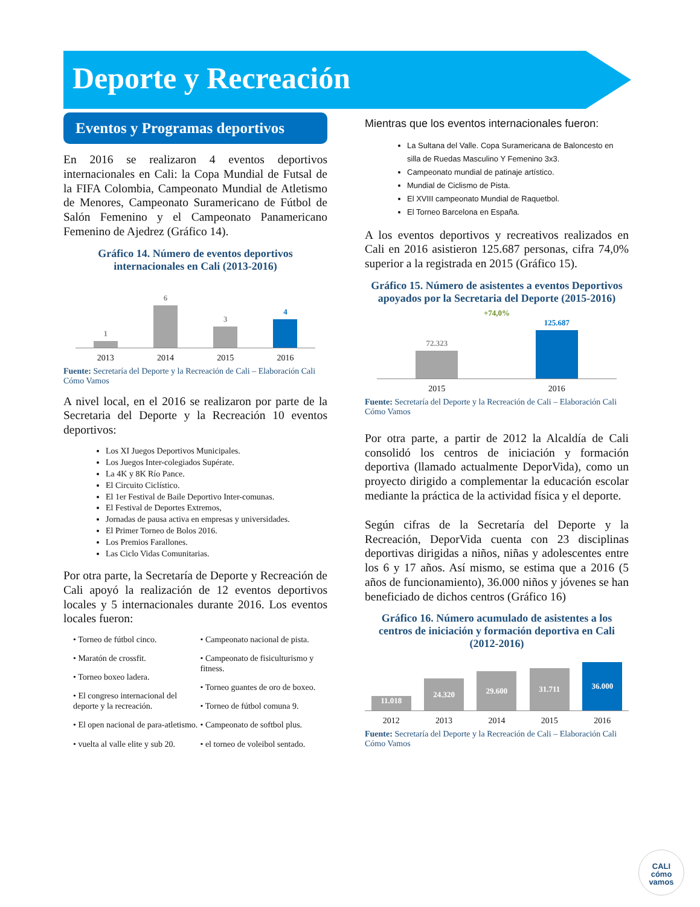Deporte y Recreación
Eventos y Programas deportivos
En 2016 se realizaron 4 eventos deportivos internacionales en Cali: la Copa Mundial de Futsal de la FIFA Colombia, Campeonato Mundial de Atletismo de Menores, Campeonato Suramericano de Fútbol de Salón Femenino y el Campeonato Panamericano Femenino de Ajedrez (Gráfico 14).
Gráfico 14. Número de eventos deportivos internacionales en Cali (2013-2016)
1
6
3
4
2013 2014 2015 2016
Fuente: Secretaría del Deporte y la Recreación de Cali – Elaboración Cali Cómo Vamos
A nivel local, en el 2016 se realizaron por parte de la Secretaria del Deporte y la Recreación 10 eventos deportivos:
Los XI Juegos Deportivos Municipales.
Los Juegos Inter-colegiados Supérate.
La 4K y 8K Río Pance.
El Circuito Ciclístico.
El 1er Festival de Baile Deportivo Inter-comunas.
El Festival de Deportes Extremos,
Jornadas de pausa activa en empresas y universidades.
El Primer Torneo de Bolos 2016.
Los Premios Farallones.
Las Ciclo Vidas Comunitarias.
Por otra parte, la Secretaría de Deporte y Recreación de Cali apoyó la realización de 12 eventos deportivos locales y 5 internacionales durante 2016. Los eventos locales fueron:
• Torneo de fútbol cinco.
• Maratón de crossfit.
• Torneo boxeo ladera.
• El congreso internacional del deporte y la recreación.
• El open nacional de para-atletismo.
• vuelta al valle elite y sub 20.
• Campeonato nacional de pista.
• Campeonato de fisiculturismo y fitness.
• Torneo guantes de oro de boxeo.
• Torneo de fútbol comuna 9.
• Campeonato de softbol plus.
• el torneo de voleibol sentado.
Mientras que los eventos internacionales fueron:
La Sultana del Valle. Copa Suramericana de Baloncesto en silla de Ruedas Masculino Y Femenino 3x3.
Campeonato mundial de patinaje artístico.
Mundial de Ciclismo de Pista.
El XVIII campeonato Mundial de Raquetbol.
El Torneo Barcelona en España.
A los eventos deportivos y recreativos realizados en Cali en 2016 asistieron 125.687 personas, cifra 74,0% superior a la registrada en 2015 (Gráfico 15).
Gráfico 15. Número de asistentes a eventos Deportivos apoyados por la Secretaria del Deporte (2015-2016)
+74,0%
72.323
125.687
2015 2016
Fuente: Secretaría del Deporte y la Recreación de Cali – Elaboración Cali Cómo Vamos
Por otra parte, a partir de 2012 la Alcaldía de Cali consolidó los centros de iniciación y formación deportiva (llamado actualmente DeporVida), como un proyecto dirigido a complementar la educación escolar mediante la práctica de la actividad física y el deporte.
Según cifras de la Secretaría del Deporte y la Recreación, DeporVida cuenta con 23 disciplinas deportivas dirigidas a niños, niñas y adolescentes entre los 6 y 17 años. Así mismo, se estima que a 2016 (5 años de funcionamiento), 36.000 niños y jóvenes se han beneficiado de dichos centros (Gráfico 16)
Gráfico 16. Número acumulado de asistentes a los centros de iniciación y formación deportiva en Cali (2012-2016)
11.018
24.320
29.600
31.711
36.000
2012 2013 2014 2015 2016
Fuente: Secretaría del Deporte y la Recreación de Cali – Elaboración Cali Cómo Vamos
CALI
cómo
vamos